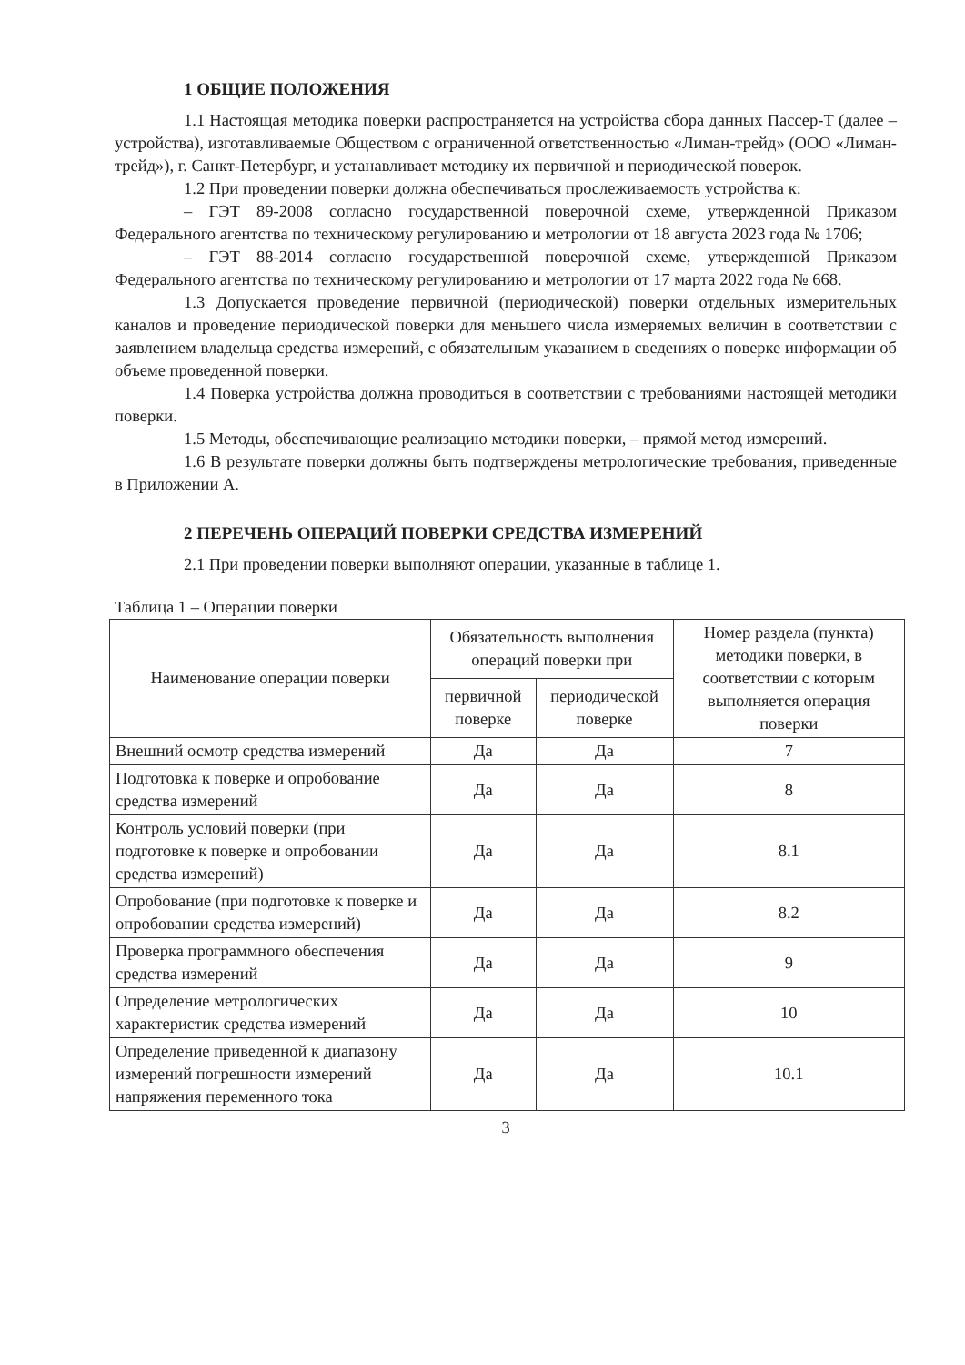1 ОБЩИЕ ПОЛОЖЕНИЯ
1.1 Настоящая методика поверки распространяется на устройства сбора данных Пассер-Т (далее – устройства), изготавливаемые Обществом с ограниченной ответственностью «Лиман-трейд» (ООО «Лиман-трейд»), г. Санкт-Петербург, и устанавливает методику их первичной и периодической поверок.
1.2 При проведении поверки должна обеспечиваться прослеживаемость устройства к:
– ГЭТ 89-2008 согласно государственной поверочной схеме, утвержденной Приказом Федерального агентства по техническому регулированию и метрологии от 18 августа 2023 года № 1706;
– ГЭТ 88-2014 согласно государственной поверочной схеме, утвержденной Приказом Федерального агентства по техническому регулированию и метрологии от 17 марта 2022 года № 668.
1.3 Допускается проведение первичной (периодической) поверки отдельных измерительных каналов и проведение периодической поверки для меньшего числа измеряемых величин в соответствии с заявлением владельца средства измерений, с обязательным указанием в сведениях о поверке информации об объеме проведенной поверки.
1.4 Поверка устройства должна проводиться в соответствии с требованиями настоящей методики поверки.
1.5 Методы, обеспечивающие реализацию методики поверки, – прямой метод измерений.
1.6 В результате поверки должны быть подтверждены метрологические требования, приведенные в Приложении А.
2 ПЕРЕЧЕНЬ ОПЕРАЦИЙ ПОВЕРКИ СРЕДСТВА ИЗМЕРЕНИЙ
2.1 При проведении поверки выполняют операции, указанные в таблице 1.
Таблица 1 – Операции поверки
| Наименование операции поверки | Обязательность выполнения операций поверки при | | Номер раздела (пункта) методики поверки, в соответствии с которым выполняется операция поверки |
| --- | --- | --- | --- |
| | первичной поверке | периодической поверке | |
| Внешний осмотр средства измерений | Да | Да | 7 |
| Подготовка к поверке и опробование средства измерений | Да | Да | 8 |
| Контроль условий поверки (при подготовке к поверке и опробовании средства измерений) | Да | Да | 8.1 |
| Опробование (при подготовке к поверке и опробовании средства измерений) | Да | Да | 8.2 |
| Проверка программного обеспечения средства измерений | Да | Да | 9 |
| Определение метрологических характеристик средства измерений | Да | Да | 10 |
| Определение приведенной к диапазону измерений погрешности измерений напряжения переменного тока | Да | Да | 10.1 |
3